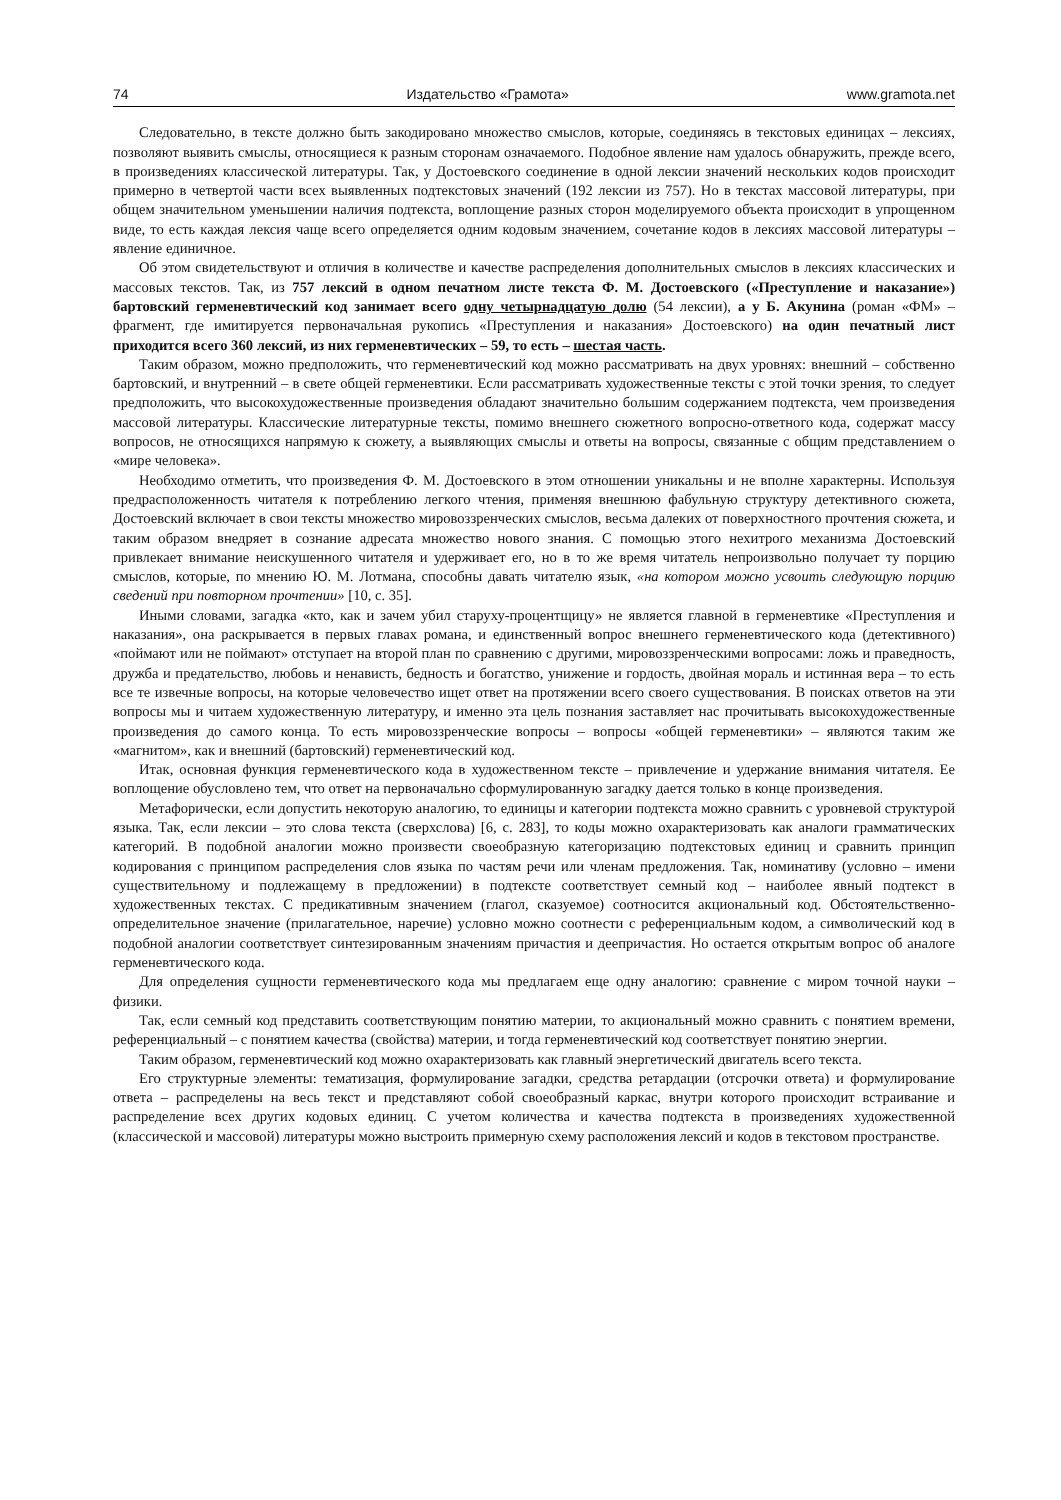74 Издательство «Грамота» www.gramota.net
Следовательно, в тексте должно быть закодировано множество смыслов, которые, соединяясь в текстовых единицах – лексиях, позволяют выявить смыслы, относящиеся к разным сторонам означаемого. Подобное явление нам удалось обнаружить, прежде всего, в произведениях классической литературы. Так, у Достоевского соединение в одной лексии значений нескольких кодов происходит примерно в четвертой части всех выявленных подтекстовых значений (192 лексии из 757). Но в текстах массовой литературы, при общем значительном уменьшении наличия подтекста, воплощение разных сторон моделируемого объекта происходит в упрощенном виде, то есть каждая лексия чаще всего определяется одним кодовым значением, сочетание кодов в лексиях массовой литературы – явление единичное.
Об этом свидетельствуют и отличия в количестве и качестве распределения дополнительных смыслов в лексиях классических и массовых текстов. Так, из 757 лексий в одном печатном листе текста Ф. М. Достоевского («Преступление и наказание») бартовский герменевтический код занимает всего одну четырнадцатую долю (54 лексии), а у Б. Акунина (роман «ФМ» – фрагмент, где имитируется первоначальная рукопись «Преступления и наказания» Достоевского) на один печатный лист приходится всего 360 лексий, из них герменевтических – 59, то есть – шестая часть.
Таким образом, можно предположить, что герменевтический код можно рассматривать на двух уровнях: внешний – собственно бартовский, и внутренний – в свете общей герменевтики. Если рассматривать художественные тексты с этой точки зрения, то следует предположить, что высокохудожественные произведения обладают значительно большим содержанием подтекста, чем произведения массовой литературы. Классические литературные тексты, помимо внешнего сюжетного вопросно-ответного кода, содержат массу вопросов, не относящихся напрямую к сюжету, а выявляющих смыслы и ответы на вопросы, связанные с общим представлением о «мире человека».
Необходимо отметить, что произведения Ф. М. Достоевского в этом отношении уникальны и не вполне характерны. Используя предрасположенность читателя к потреблению легкого чтения, применяя внешнюю фабульную структуру детективного сюжета, Достоевский включает в свои тексты множество мировоззренческих смыслов, весьма далеких от поверхностного прочтения сюжета, и таким образом внедряет в сознание адресата множество нового знания. С помощью этого нехитрого механизма Достоевский привлекает внимание неискушенного читателя и удерживает его, но в то же время читатель непроизвольно получает ту порцию смыслов, которые, по мнению Ю. М. Лотмана, способны давать читателю язык, «на котором можно усвоить следующую порцию сведений при повторном прочтении» [10, с. 35].
Иными словами, загадка «кто, как и зачем убил старуху-процентщицу» не является главной в герменевтике «Преступления и наказания», она раскрывается в первых главах романа, и единственный вопрос внешнего герменевтического кода (детективного) «поймают или не поймают» отступает на второй план по сравнению с другими, мировоззренческими вопросами: ложь и праведность, дружба и предательство, любовь и ненависть, бедность и богатство, унижение и гордость, двойная мораль и истинная вера – то есть все те извечные вопросы, на которые человечество ищет ответ на протяжении всего своего существования. В поисках ответов на эти вопросы мы и читаем художественную литературу, и именно эта цель познания заставляет нас прочитывать высокохудожественные произведения до самого конца. То есть мировоззренческие вопросы – вопросы «общей герменевтики» – являются таким же «магнитом», как и внешний (бартовский) герменевтический код.
Итак, основная функция герменевтического кода в художественном тексте – привлечение и удержание внимания читателя. Ее воплощение обусловлено тем, что ответ на первоначально сформулированную загадку дается только в конце произведения.
Метафорически, если допустить некоторую аналогию, то единицы и категории подтекста можно сравнить с уровневой структурой языка. Так, если лексии – это слова текста (сверхслова) [6, с. 283], то коды можно охарактеризовать как аналоги грамматических категорий. В подобной аналогии можно произвести своеобразную категоризацию подтекстовых единиц и сравнить принцип кодирования с принципом распределения слов языка по частям речи или членам предложения. Так, номинативу (условно – имени существительному и подлежащему в предложении) в подтексте соответствует семный код – наиболее явный подтекст в художественных текстах. С предикативным значением (глагол, сказуемое) соотносится акциональный код. Обстоятельственно-определительное значение (прилагательное, наречие) условно можно соотнести с референциальным кодом, а символический код в подобной аналогии соответствует синтезированным значениям причастия и деепричастия. Но остается открытым вопрос об аналоге герменевтического кода.
Для определения сущности герменевтического кода мы предлагаем еще одну аналогию: сравнение с миром точной науки – физики.
Так, если семный код представить соответствующим понятию материи, то акциональный можно сравнить с понятием времени, референциальный – с понятием качества (свойства) материи, и тогда герменевтический код соответствует понятию энергии.
Таким образом, герменевтический код можно охарактеризовать как главный энергетический двигатель всего текста.
Его структурные элементы: тематизация, формулирование загадки, средства ретардации (отсрочки ответа) и формулирование ответа – распределены на весь текст и представляют собой своеобразный каркас, внутри которого происходит встраивание и распределение всех других кодовых единиц. С учетом количества и качества подтекста в произведениях художественной (классической и массовой) литературы можно выстроить примерную схему расположения лексий и кодов в текстовом пространстве.